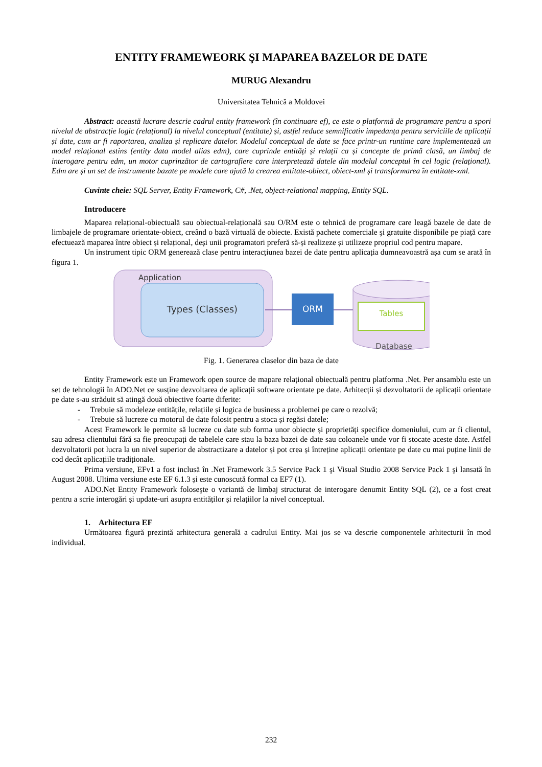ENTITY FRAMEWEORK ŞI MAPAREA BAZELOR DE DATE
MURUG Alexandru
Universitatea Tehnică a Moldovei
Abstract: această lucrare descrie cadrul entity framework (în continuare ef), ce este o platformă de programare pentru a spori nivelul de abstracție logic (relațional) la nivelul conceptual (entitate) și, astfel reduce semnificativ impedanța pentru serviciile de aplicații și date, cum ar fi raportarea, analiza și replicare datelor. Modelul conceptual de date se face printr-un runtime care implementează un model relațional estins (entity data model alias edm), care cuprinde entități și relații ca și concepte de primă clasă, un limbaj de interogare pentru edm, un motor cuprinzător de cartografiere care interpretează datele din modelul conceptul în cel logic (relațional). Edm are și un set de instrumente bazate pe modele care ajută la crearea entitate-obiect, obiect-xml și transformarea în entitate-xml.
Cuvinte cheie: SQL Server, Entity Framework, C#, .Net, object-relational mapping, Entity SQL.
Introducere
Maparea relațional-obiectuală sau obiectual-relațională sau O/RM este o tehnică de programare care leagă bazele de date de limbajele de programare orientate-obiect, creând o bază virtuală de obiecte. Există pachete comerciale şi gratuite disponibile pe piață care efectuează maparea între obiect și relațional, deși unii programatori preferă să-și realizeze și utilizeze propriul cod pentru mapare.
Un instrument tipic ORM generează clase pentru interacțiunea bazei de date pentru aplicația dumneavoastră așa cum se arată în figura 1.
Application
Types (Classes)
ORM
Tables
Database
Fig. 1. Generarea claselor din baza de date
Entity Framework este un Framework open source de mapare relațional obiectuală pentru platforma .Net. Per ansamblu este un set de tehnologii în ADO.Net ce susține dezvoltarea de aplicații software orientate pe date. Arhitecții și dezvoltatorii de aplicații orientate pe date s-au străduit să atingă două obiective foarte diferite:
- Trebuie să modeleze entitățile, relațiile și logica de business a problemei pe care o rezolvă;
- Trebuie să lucreze cu motorul de date folosit pentru a stoca și regăsi datele;
Acest Framework le permite să lucreze cu date sub forma unor obiecte și proprietăți specifice domeniului, cum ar fi clientul, sau adresa clientului fără sa fie preocupați de tabelele care stau la baza bazei de date sau coloanele unde vor fi stocate aceste date. Astfel dezvoltatorii pot lucra la un nivel superior de abstractizare a datelor și pot crea și întreține aplicații orientate pe date cu mai puține linii de cod decât aplicațiile tradiționale.
Prima versiune, EFv1 a fost inclusă în .Net Framework 3.5 Service Pack 1 şi Visual Studio 2008 Service Pack 1 şi lansată în August 2008. Ultima versiune este EF 6.1.3 și este cunoscută formal ca EF7 (1).
ADO.Net Entity Framework foloseşte o variantă de limbaj structurat de interogare denumit Entity SQL (2), ce a fost creat pentru a scrie interogări și update-uri asupra entităților și relațiilor la nivel conceptual.
1. Arhitectura EF
Următoarea figură prezintă arhitectura generală a cadrului Entity. Mai jos se va descrie componentele arhitecturii în mod individual.
232